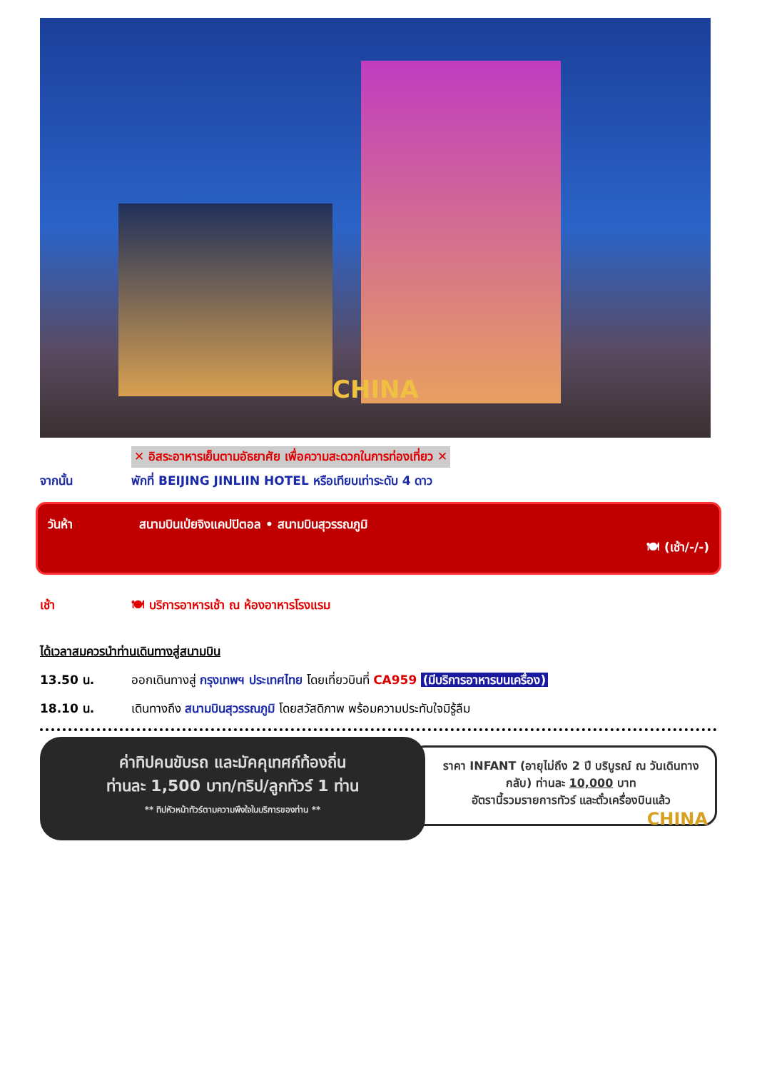CHINA
✕ อิสระอาหารเย็นตามอัธยาศัย เพื่อความสะดวกในการท่องเที่ยว ✕
จากนั้น พักที่ BEIJING JINLIIN HOTEL หรือเทียบเท่าระดับ 4 ดาว
วันห้า สนามบินเป่ยจิงแคปปิตอล • สนามบินสุวรรณภูมิ
🍽 (เช้า/-/-)
เช้า 🍽 บริการอาหารเช้า ณ ห้องอาหารโรงแรม
ได้เวลาสมควรนำท่านเดินทางสู่สนามบิน
13.50 น. ออกเดินทางสู่ กรุงเทพฯ ประเทศไทย โดยเที่ยวบินที่ CA959 (มีบริการอาหารบนเครื่อง)
18.10 น. เดินทางถึง สนามบินสุวรรณภูมิ โดยสวัสดิภาพ พร้อมความประทับใจมิรู้ลืม
ค่าทิปคนขับรถ และมัคคุเทศก์ท้องถิ่น
ท่านละ 1,500 บาท/ทริป/ลูกทัวร์ 1 ท่าน
** ทิปหัวหน้าทัวร์ตามความพึงใจในบริการของท่าน **
ราคา INFANT (อายุไม่ถึง 2 ปี บริบูรณ์ ณ วันเดินทางกลับ) ท่านละ 10,000 บาท
อัตรานี้รวมรายการทัวร์ และตั๋วเครื่องบินแล้ว
CHINA